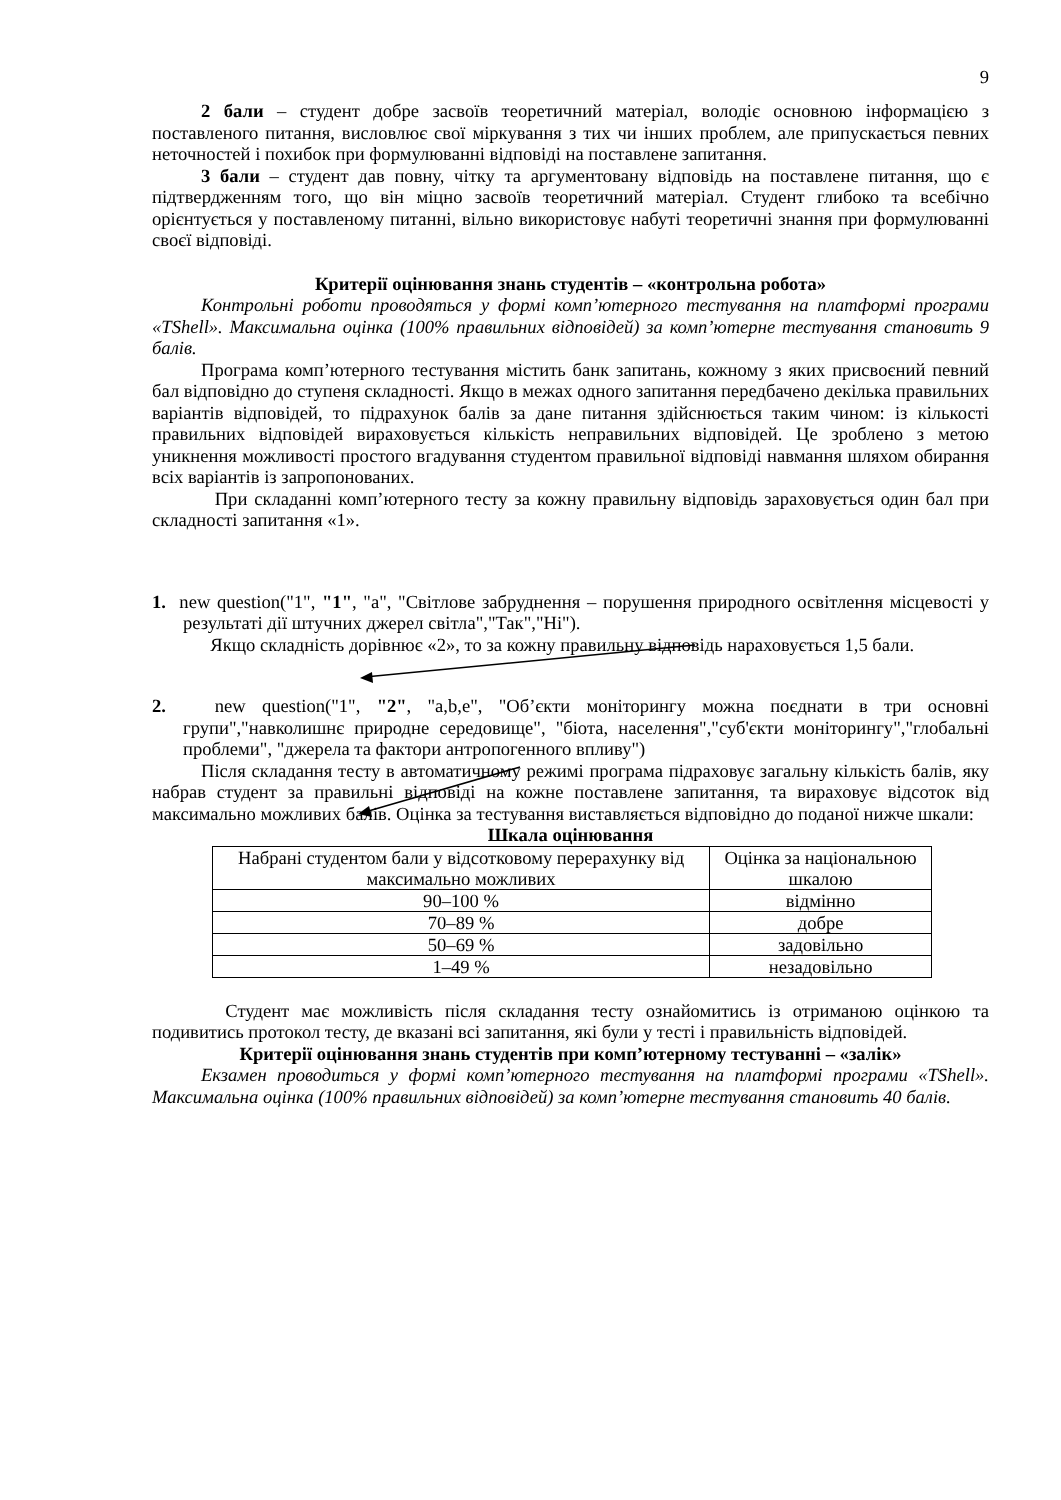9
2 бали – студент добре засвоїв теоретичний матеріал, володіє основною інформацією з поставленого питання, висловлює свої міркування з тих чи інших проблем, але припускається певних неточностей і похибок при формулюванні відповіді на поставлене запитання.
3 бали – студент дав повну, чітку та аргументовану відповідь на поставлене питання, що є підтвердженням того, що він міцно засвоїв теоретичний матеріал. Студент глибоко та всебічно орієнтується у поставленому питанні, вільно використовує набуті теоретичні знання при формулюванні своєї відповіді.
Критерії оцінювання знань студентів – «контрольна робота»
Контрольні роботи проводяться у формі комп’ютерного тестування на платформі програми «TShell». Максимальна оцінка (100% правильних відповідей) за комп’ютерне тестування становить 9 балів.
Програма комп’ютерного тестування містить банк запитань, кожному з яких присвоєний певний бал відповідно до ступеня складності. Якщо в межах одного запитання передбачено декілька правильних варіантів відповідей, то підрахунок балів за дане питання здійснюється таким чином: із кількості правильних відповідей вираховується кількість неправильних відповідей. Це зроблено з метою уникнення можливості простого вгадування студентом правильної відповіді навмання шляхом обирання всіх варіантів із запропонованих.
При складанні комп’ютерного тесту за кожну правильну відповідь зараховується один бал при складності запитання «1».
1. new question("1", "1", "a", "Світлове забруднення – порушення природного освітлення місцевості у результаті дії штучних джерел світла","Так","Ні").
Якщо складність дорівнює «2», то за кожну правильну відповідь нараховується 1,5 бали.
2. new question("1", "2", "a,b,e", "Об’єкти моніторингу можна поєднати в три основні групи","навколишнє природне середовище", "біота, населення","суб'єкти моніторингу","глобальні проблеми", "джерела та фактори антропогенного впливу")
Після складання тесту в автоматичному режимі програма підраховує загальну кількість балів, яку набрав студент за правильні відповіді на кожне поставлене запитання, та вираховує відсоток від максимально можливих балів. Оцінка за тестування виставляється відповідно до поданої нижче шкали:
Шкала оцінювання
| Набрані студентом бали у відсотковому перерахунку від максимально можливих | Оцінка за національною шкалою |
| 90–100 % | відмінно |
| 70–89 % | добре |
| 50–69 % | задовільно |
| 1–49 % | незадовільно |
Студент має можливість після складання тесту ознайомитись із отриманою оцінкою та подивитись протокол тесту, де вказані всі запитання, які були у тесті і правильність відповідей.
Критерії оцінювання знань студентів при комп’ютерному тестуванні – «залік»
Екзамен проводиться у формі комп’ютерного тестування на платформі програми «TShell». Максимальна оцінка (100% правильних відповідей) за комп’ютерне тестування становить 40 балів.